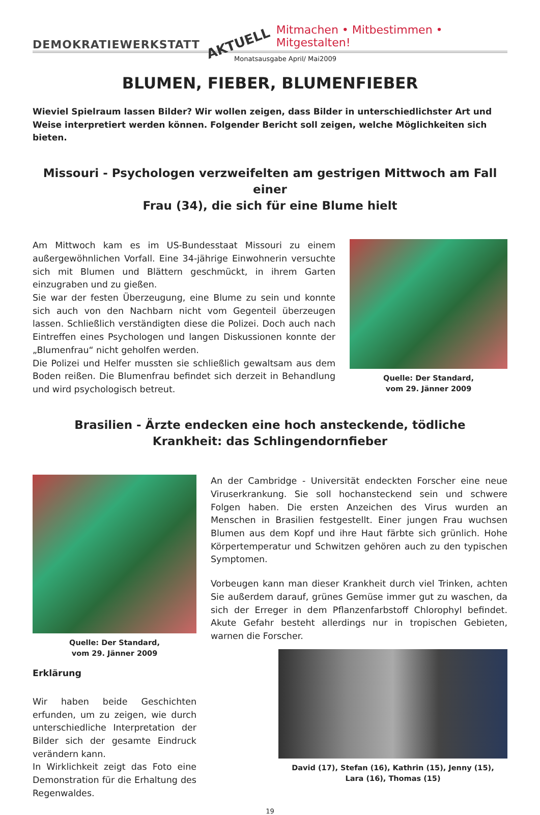DEMOKRATIEWERKSTATT AKTUELL Mitmachen • Mitbestimmen • Mitgestalten!
Monatsausgabe April/ Mai2009
BLUMEN, FIEBER, BLUMENFIEBER
Wieviel Spielraum lassen Bilder? Wir wollen zeigen, dass Bilder in unterschiedlichster Art und Weise interpretiert werden können. Folgender Bericht soll zeigen, welche Möglichkeiten sich bieten.
Missouri - Psychologen verzweifelten am gestrigen Mittwoch am Fall einer
Frau (34), die sich für eine Blume hielt
Am Mittwoch kam es im US-Bundesstaat Missouri zu einem außergewöhnlichen Vorfall. Eine 34-jährige Einwohnerin versuchte sich mit Blumen und Blättern geschmückt, in ihrem Garten einzugraben und zu gießen.
Sie war der festen Überzeugung, eine Blume zu sein und konnte sich auch von den Nachbarn nicht vom Gegenteil überzeugen lassen. Schließlich verständigten diese die Polizei. Doch auch nach Eintreffen eines Psychologen und langen Diskussionen konnte der „Blumenfrau“ nicht geholfen werden.
Die Polizei und Helfer mussten sie schließlich gewaltsam aus dem Boden reißen. Die Blumenfrau befindet sich derzeit in Behandlung und wird psychologisch betreut.
Quelle: Der Standard,
vom 29. Jänner 2009
Brasilien - Ärzte endecken eine hoch ansteckende, tödliche
Krankheit: das Schlingendornfieber
Quelle: Der Standard,
vom 29. Jänner 2009
Erklärung
Wir haben beide Geschichten erfunden, um zu zeigen, wie durch unterschiedliche Interpretation der Bilder sich der gesamte Eindruck verändern kann.
In Wirklichkeit zeigt das Foto eine Demonstration für die Erhaltung des Regenwaldes.
An der Cambridge - Universität endeckten Forscher eine neue Viruserkrankung. Sie soll hochansteckend sein und schwere Folgen haben. Die ersten Anzeichen des Virus wurden an Menschen in Brasilien festgestellt. Einer jungen Frau wuchsen Blumen aus dem Kopf und ihre Haut färbte sich grünlich. Hohe Körpertemperatur und Schwitzen gehören auch zu den typischen Symptomen.
Vorbeugen kann man dieser Krankheit durch viel Trinken, achten Sie außerdem darauf, grünes Gemüse immer gut zu waschen, da sich der Erreger in dem Pflanzenfarbstoff Chlorophyl befindet. Akute Gefahr besteht allerdings nur in tropischen Gebieten, warnen die Forscher.
David (17), Stefan (16), Kathrin (15), Jenny (15),
Lara (16), Thomas (15)
19